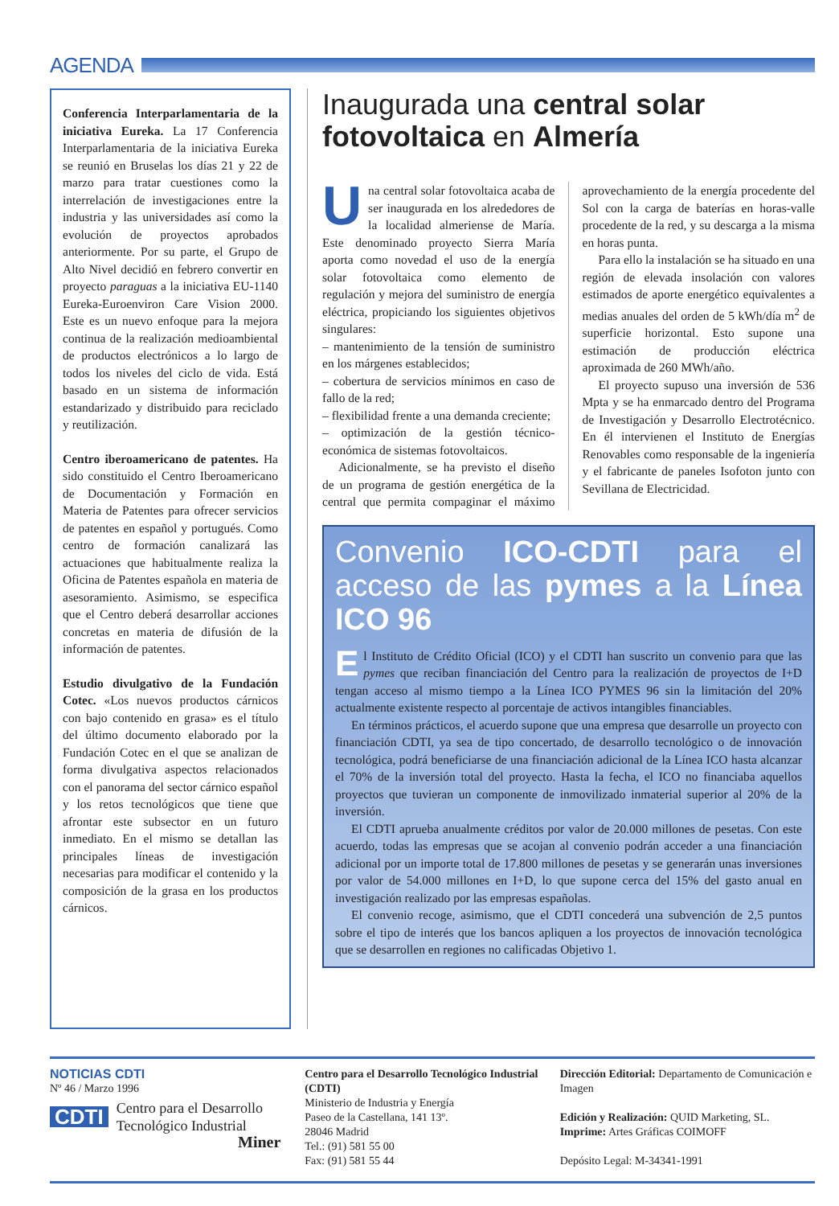AGENDA
Conferencia Interparlamentaria de la iniciativa Eureka. La 17 Conferencia Interparlamentaria de la iniciativa Eureka se reunió en Bruselas los días 21 y 22 de marzo para tratar cuestiones como la interrelación de investigaciones entre la industria y las universidades así como la evolución de proyectos aprobados anteriormente. Por su parte, el Grupo de Alto Nivel decidió en febrero convertir en proyecto paraguas a la iniciativa EU-1140 Eureka-Euroenviron Care Vision 2000. Este es un nuevo enfoque para la mejora continua de la realización medioambiental de productos electrónicos a lo largo de todos los niveles del ciclo de vida. Está basado en un sistema de información estandarizado y distribuido para reciclado y reutilización.
Centro iberoamericano de patentes. Ha sido constituido el Centro Iberoamericano de Documentación y Formación en Materia de Patentes para ofrecer servicios de patentes en español y portugués. Como centro de formación canalizará las actuaciones que habitualmente realiza la Oficina de Patentes española en materia de asesoramiento. Asimismo, se especifica que el Centro deberá desarrollar acciones concretas en materia de difusión de la información de patentes.
Estudio divulgativo de la Fundación Cotec. «Los nuevos productos cárnicos con bajo contenido en grasa» es el título del último documento elaborado por la Fundación Cotec en el que se analizan de forma divulgativa aspectos relacionados con el panorama del sector cárnico español y los retos tecnológicos que tiene que afrontar este subsector en un futuro inmediato. En el mismo se detallan las principales líneas de investigación necesarias para modificar el contenido y la composición de la grasa en los productos cárnicos.
Inaugurada una central solar fotovoltaica en Almería
Una central solar fotovoltaica acaba de ser inaugurada en los alrededores de la localidad almeriense de María. Este denominado proyecto Sierra María aporta como novedad el uso de la energía solar fotovoltaica como elemento de regulación y mejora del suministro de energía eléctrica, propiciando los siguientes objetivos singulares:
– mantenimiento de la tensión de suministro en los márgenes establecidos;
– cobertura de servicios mínimos en caso de fallo de la red;
– flexibilidad frente a una demanda creciente;
– optimización de la gestión técnico-económica de sistemas fotovoltaicos.
Adicionalmente, se ha previsto el diseño de un programa de gestión energética de la central que permita compaginar el máximo aprovechamiento de la energía procedente del Sol con la carga de baterías en horas-valle procedente de la red, y su descarga a la misma en horas punta.
Para ello la instalación se ha situado en una región de elevada insolación con valores estimados de aporte energético equivalentes a medias anuales del orden de 5 kWh/día m<sup>2</sup> de superficie horizontal. Esto supone una estimación de producción eléctrica aproximada de 260 MWh/año.
El proyecto supuso una inversión de 536 Mpta y se ha enmarcado dentro del Programa de Investigación y Desarrollo Electrotécnico. En él intervienen el Instituto de Energías Renovables como responsable de la ingeniería y el fabricante de paneles Isofoton junto con Sevillana de Electricidad.
Convenio ICO-CDTI para el acceso de las pymes a la Línea ICO 96
El Instituto de Crédito Oficial (ICO) y el CDTI han suscrito un convenio para que las pymes que reciban financiación del Centro para la realización de proyectos de I+D tengan acceso al mismo tiempo a la Línea ICO PYMES 96 sin la limitación del 20% actualmente existente respecto al porcentaje de activos intangibles financiables.
En términos prácticos, el acuerdo supone que una empresa que desarrolle un proyecto con financiación CDTI, ya sea de tipo concertado, de desarrollo tecnológico o de innovación tecnológica, podrá beneficiarse de una financiación adicional de la Línea ICO hasta alcanzar el 70% de la inversión total del proyecto. Hasta la fecha, el ICO no financiaba aquellos proyectos que tuvieran un componente de inmovilizado inmaterial superior al 20% de la inversión.
El CDTI aprueba anualmente créditos por valor de 20.000 millones de pesetas. Con este acuerdo, todas las empresas que se acojan al convenio podrán acceder a una financiación adicional por un importe total de 17.800 millones de pesetas y se generarán unas inversiones por valor de 54.000 millones en I+D, lo que supone cerca del 15% del gasto anual en investigación realizado por las empresas españolas.
El convenio recoge, asimismo, que el CDTI concederá una subvención de 2,5 puntos sobre el tipo de interés que los bancos apliquen a los proyectos de innovación tecnológica que se desarrollen en regiones no calificadas Objetivo 1.
NOTICIAS CDTI
Nº 46 / Marzo 1996
CDTI Centro para el Desarrollo Tecnológico Industrial
Miner
Centro para el Desarrollo Tecnológico Industrial (CDTI)
Ministerio de Industria y Energía
Paseo de la Castellana, 141 13º.
28046 Madrid
Tel.: (91) 581 55 00
Fax: (91) 581 55 44
Dirección Editorial: Departamento de Comunicación e Imagen
Edición y Realización: QUID Marketing, SL.
Imprime: Artes Gráficas COIMOFF
Depósito Legal: M-34341-1991